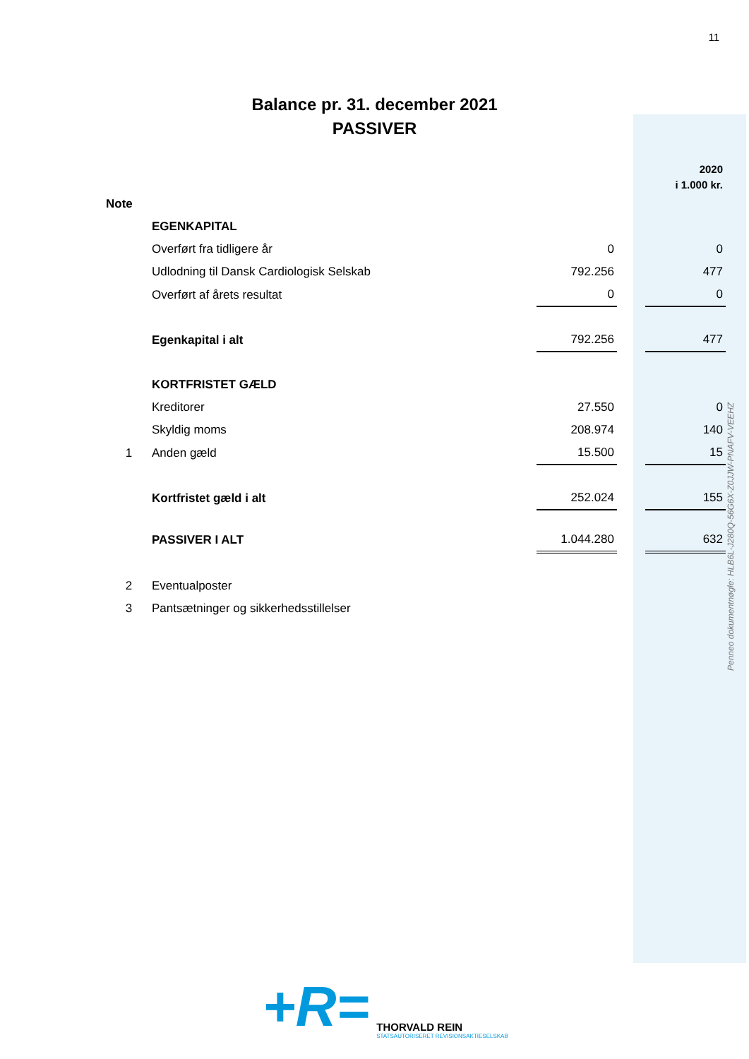11
Balance pr. 31. december 2021
PASSIVER
| | | | | 2020 i 1.000 kr. |
| --- | --- | --- | --- | --- |
| Note | | | | |
| | EGENKAPITAL | | | |
| | Overført fra tidligere år | 0 | | 0 |
| | Udlodning til Dansk Cardiologisk Selskab | 792.256 | | 477 |
| | Overført af årets resultat | 0 | | 0 |
| | Egenkapital i alt | 792.256 | | 477 |
| | KORTFRISTET GÆLD | | | |
| | Kreditorer | 27.550 | | 0 |
| | Skyldig moms | 208.974 | | 140 |
| 1 | Anden gæld | 15.500 | | 15 |
| | Kortfristet gæld i alt | 252.024 | | 155 |
| | PASSIVER I ALT | 1.044.280 | | 632 |
| 2 | Eventualposter | | | |
| 3 | Pantsætninger og sikkerhedsstillelser | | | |
Penneo dokumentnøgle: HLB6L-J280Q-56G6X-Z0JJW-PNAFV-VEEHZ
+R=
THORVALD REIN
STATSAUTORISERET REVISIONSAKTIESELSKAB